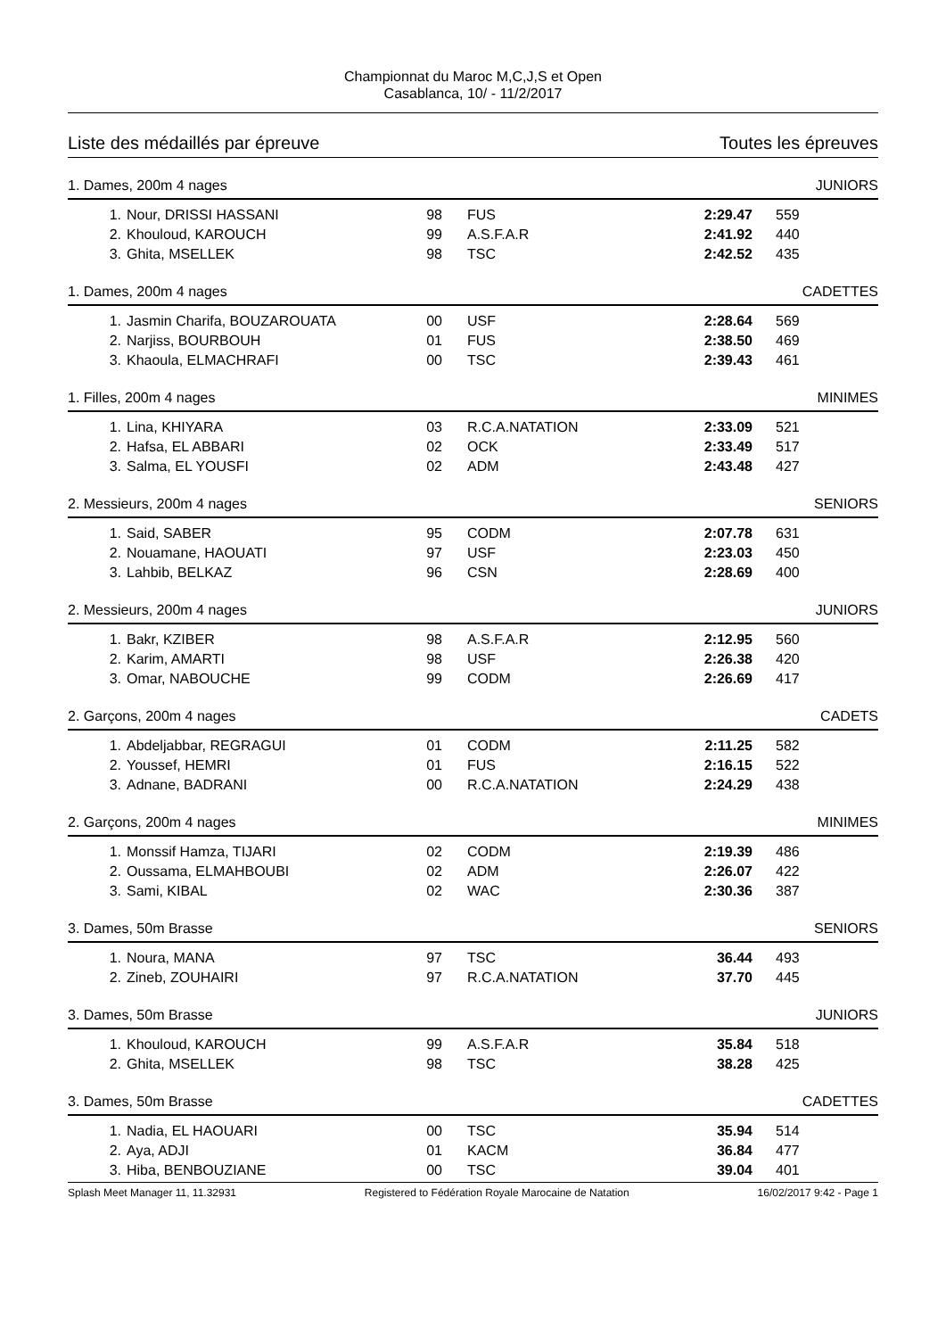Championnat du Maroc M,C,J,S et Open
Casablanca, 10/ - 11/2/2017
Liste des médaillés par épreuve Toutes les épreuves
1. Dames, 200m 4 nages JUNIORS
| 1. | Nour, DRISSI HASSANI | 98 | FUS | | 2:29.47 | 559 |
| 2. | Khouloud, KAROUCH | 99 | A.S.F.A.R | | 2:41.92 | 440 |
| 3. | Ghita, MSELLEK | 98 | TSC | | 2:42.52 | 435 |
1. Dames, 200m 4 nages CADETTES
| 1. | Jasmin Charifa, BOUZAROUATA | 00 | USF | | 2:28.64 | 569 |
| 2. | Narjiss, BOURBOUH | 01 | FUS | | 2:38.50 | 469 |
| 3. | Khaoula, ELMACHRAFI | 00 | TSC | | 2:39.43 | 461 |
1. Filles, 200m 4 nages MINIMES
| 1. | Lina, KHIYARA | 03 | R.C.A.NATATION | | 2:33.09 | 521 |
| 2. | Hafsa, EL ABBARI | 02 | OCK | | 2:33.49 | 517 |
| 3. | Salma, EL YOUSFI | 02 | ADM | | 2:43.48 | 427 |
2. Messieurs, 200m 4 nages SENIORS
| 1. | Said, SABER | 95 | CODM | | 2:07.78 | 631 |
| 2. | Nouamane, HAOUATI | 97 | USF | | 2:23.03 | 450 |
| 3. | Lahbib, BELKAZ | 96 | CSN | | 2:28.69 | 400 |
2. Messieurs, 200m 4 nages JUNIORS
| 1. | Bakr, KZIBER | 98 | A.S.F.A.R | | 2:12.95 | 560 |
| 2. | Karim, AMARTI | 98 | USF | | 2:26.38 | 420 |
| 3. | Omar, NABOUCHE | 99 | CODM | | 2:26.69 | 417 |
2. Garçons, 200m 4 nages CADETS
| 1. | Abdeljabbar, REGRAGUI | 01 | CODM | | 2:11.25 | 582 |
| 2. | Youssef, HEMRI | 01 | FUS | | 2:16.15 | 522 |
| 3. | Adnane, BADRANI | 00 | R.C.A.NATATION | | 2:24.29 | 438 |
2. Garçons, 200m 4 nages MINIMES
| 1. | Monssif Hamza, TIJARI | 02 | CODM | | 2:19.39 | 486 |
| 2. | Oussama, ELMAHBOUBI | 02 | ADM | | 2:26.07 | 422 |
| 3. | Sami, KIBAL | 02 | WAC | | 2:30.36 | 387 |
3. Dames, 50m Brasse SENIORS
| 1. | Noura, MANA | 97 | TSC | | 36.44 | 493 |
| 2. | Zineb, ZOUHAIRI | 97 | R.C.A.NATATION | | 37.70 | 445 |
3. Dames, 50m Brasse JUNIORS
| 1. | Khouloud, KAROUCH | 99 | A.S.F.A.R | | 35.84 | 518 |
| 2. | Ghita, MSELLEK | 98 | TSC | | 38.28 | 425 |
3. Dames, 50m Brasse CADETTES
| 1. | Nadia, EL HAOUARI | 00 | TSC | | 35.94 | 514 |
| 2. | Aya, ADJI | 01 | KACM | | 36.84 | 477 |
| 3. | Hiba, BENBOUZIANE | 00 | TSC | | 39.04 | 401 |
Splash Meet Manager 11, 11.32931 Registered to Fédération Royale Marocaine de Natation 16/02/2017 9:42 - Page 1